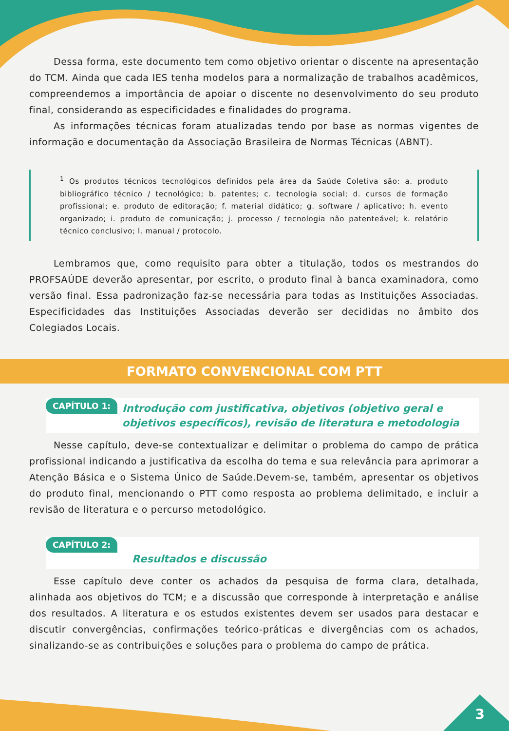Dessa forma, este documento tem como objetivo orientar o discente na apresentação do TCM. Ainda que cada IES tenha modelos para a normalização de trabalhos acadêmicos, compreendemos a importância de apoiar o discente no desenvolvimento do seu produto final, considerando as especificidades e finalidades do programa.
As informações técnicas foram atualizadas tendo por base as normas vigentes de informação e documentação da Associação Brasileira de Normas Técnicas (ABNT).
<sup>1</sup> Os produtos técnicos tecnológicos definidos pela área da Saúde Coletiva são: a. produto bibliográfico técnico / tecnológico; b. patentes; c. tecnologia social; d. cursos de formação profissional; e. produto de editoração; f. material didático; g. software / aplicativo; h. evento organizado; i. produto de comunicação; j. processo / tecnologia não patenteável; k. relatório técnico conclusivo; l. manual / protocolo.
Lembramos que, como requisito para obter a titulação, todos os mestrandos do PROFSAÚDE deverão apresentar, por escrito, o produto final à banca examinadora, como versão final. Essa padronização faz-se necessária para todas as Instituições Associadas. Especificidades das Instituições Associadas deverão ser decididas no âmbito dos Colegiados Locais.
FORMATO CONVENCIONAL COM PTT
CAPÍTULO 1: Introdução com justificativa, objetivos (objetivo geral e objetivos específicos), revisão de literatura e metodologia
Nesse capítulo, deve-se contextualizar e delimitar o problema do campo de prática profissional indicando a justificativa da escolha do tema e sua relevância para aprimorar a Atenção Básica e o Sistema Único de Saúde.Devem-se, também, apresentar os objetivos do produto final, mencionando o PTT como resposta ao problema delimitado, e incluir a revisão de literatura e o percurso metodológico.
CAPÍTULO 2: Resultados e discussão
Esse capítulo deve conter os achados da pesquisa de forma clara, detalhada, alinhada aos objetivos do TCM; e a discussão que corresponde à interpretação e análise dos resultados. A literatura e os estudos existentes devem ser usados para destacar e discutir convergências, confirmações teórico-práticas e divergências com os achados, sinalizando-se as contribuições e soluções para o problema do campo de prática.
3